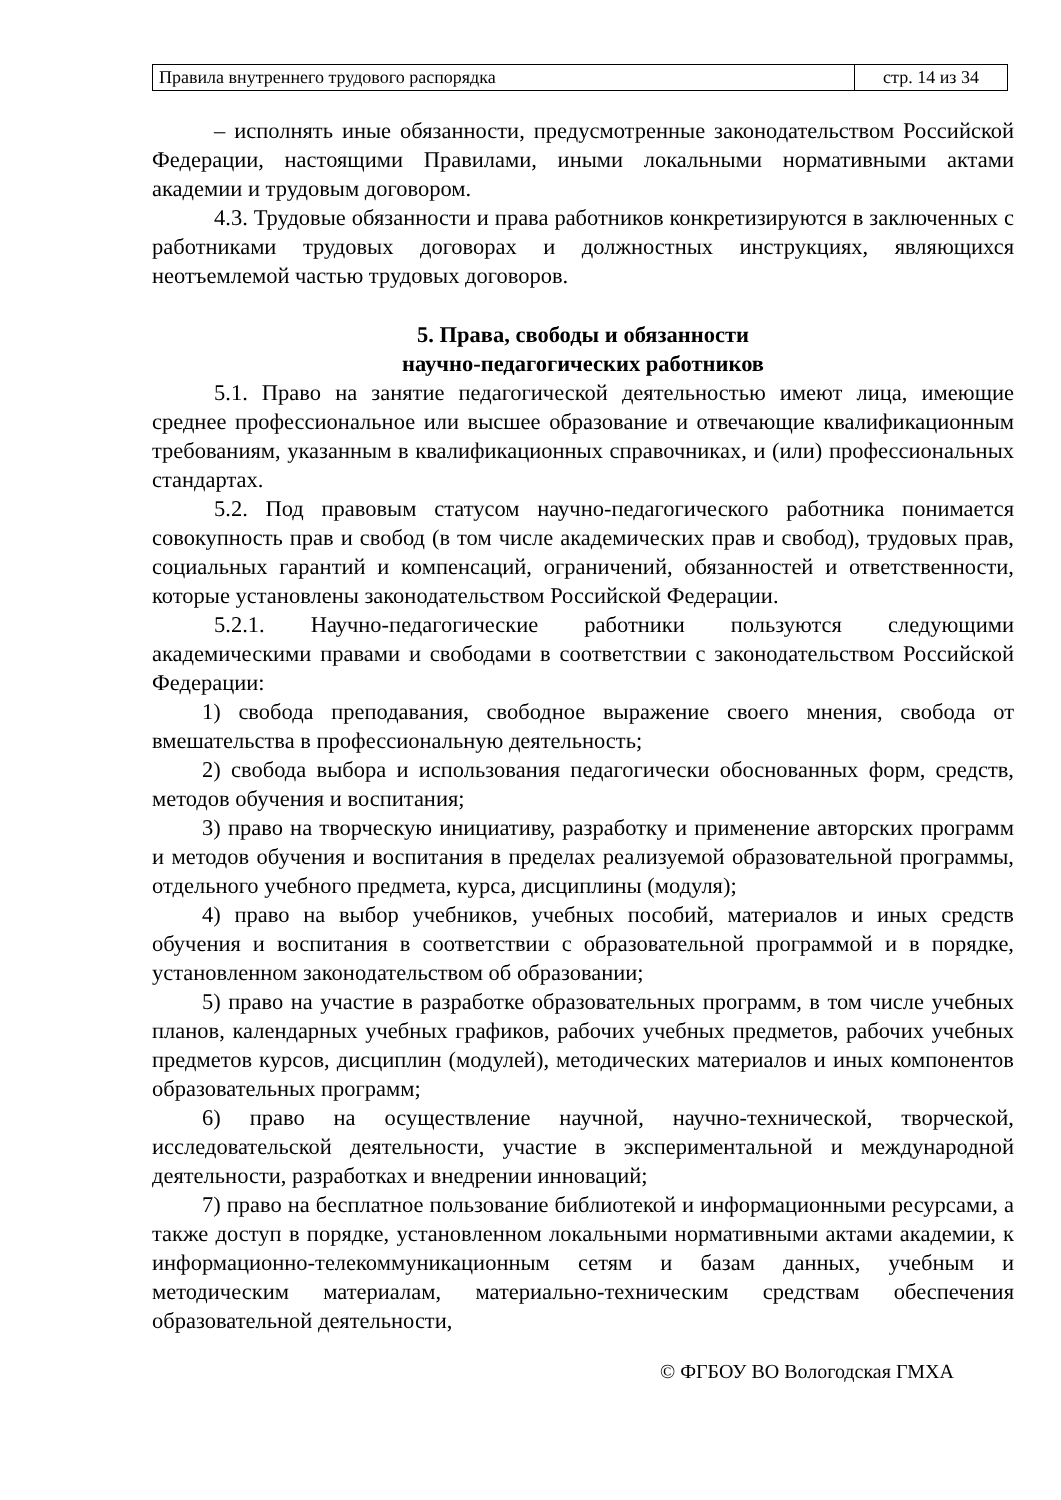| Правила внутреннего трудового распорядка | стр. 14 из 34 |
– исполнять иные обязанности, предусмотренные законодательством Российской Федерации, настоящими Правилами, иными локальными нормативными актами академии и трудовым договором.
4.3. Трудовые обязанности и права работников конкретизируются в заключенных с работниками трудовых договорах и должностных инструкциях, являющихся неотъемлемой частью трудовых договоров.
5. Права, свободы и обязанности
научно-педагогических работников
5.1. Право на занятие педагогической деятельностью имеют лица, имеющие среднее профессиональное или высшее образование и отвечающие квалификационным требованиям, указанным в квалификационных справочниках, и (или) профессиональных стандартах.
5.2. Под правовым статусом научно-педагогического работника понимается совокупность прав и свобод (в том числе академических прав и свобод), трудовых прав, социальных гарантий и компенсаций, ограничений, обязанностей и ответственности, которые установлены законодательством Российской Федерации.
5.2.1. Научно-педагогические работники пользуются следующими академическими правами и свободами в соответствии с законодательством Российской Федерации:
1) свобода преподавания, свободное выражение своего мнения, свобода от вмешательства в профессиональную деятельность;
2) свобода выбора и использования педагогически обоснованных форм, средств, методов обучения и воспитания;
3) право на творческую инициативу, разработку и применение авторских программ и методов обучения и воспитания в пределах реализуемой образовательной программы, отдельного учебного предмета, курса, дисциплины (модуля);
4) право на выбор учебников, учебных пособий, материалов и иных средств обучения и воспитания в соответствии с образовательной программой и в порядке, установленном законодательством об образовании;
5) право на участие в разработке образовательных программ, в том числе учебных планов, календарных учебных графиков, рабочих учебных предметов, рабочих учебных предметов курсов, дисциплин (модулей), методических материалов и иных компонентов образовательных программ;
6) право на осуществление научной, научно-технической, творческой, исследовательской деятельности, участие в экспериментальной и международной деятельности, разработках и внедрении инноваций;
7) право на бесплатное пользование библиотекой и информационными ресурсами, а также доступ в порядке, установленном локальными нормативными актами академии, к информационно-телекоммуникационным сетям и базам данных, учебным и методическим материалам, материально-техническим средствам обеспечения образовательной деятельности,
© ФГБОУ ВО Вологодская ГМХА